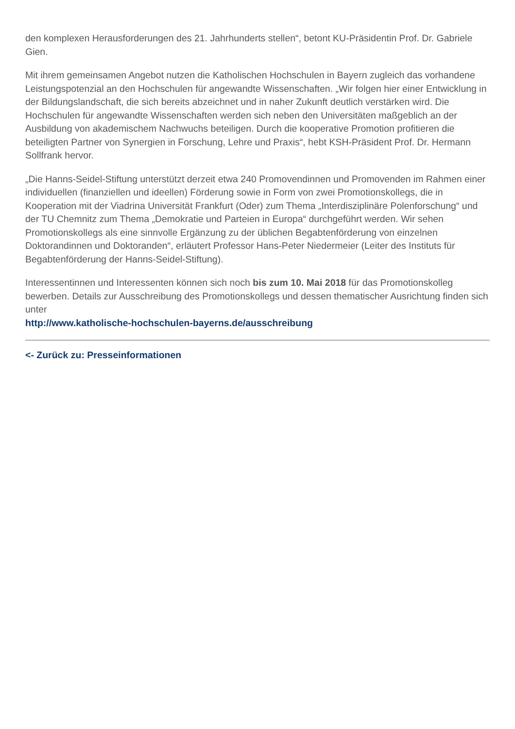den komplexen Herausforderungen des 21. Jahrhunderts stellen“, betont KU-Präsidentin Prof. Dr. Gabriele Gien.
Mit ihrem gemeinsamen Angebot nutzen die Katholischen Hochschulen in Bayern zugleich das vorhandene Leistungspotenzial an den Hochschulen für angewandte Wissenschaften. „Wir folgen hier einer Entwicklung in der Bildungslandschaft, die sich bereits abzeichnet und in naher Zukunft deutlich verstärken wird. Die Hochschulen für angewandte Wissenschaften werden sich neben den Universitäten maßgeblich an der Ausbildung von akademischem Nachwuchs beteiligen. Durch die kooperative Promotion profitieren die beteiligten Partner von Synergien in Forschung, Lehre und Praxis“, hebt KSH-Präsident Prof. Dr. Hermann Sollfrank hervor.
„Die Hanns-Seidel-Stiftung unterstützt derzeit etwa 240 Promovendinnen und Promovenden im Rahmen einer individuellen (finanziellen und ideellen) Förderung sowie in Form von zwei Promotionskollegs, die in Kooperation mit der Viadrina Universität Frankfurt (Oder) zum Thema „Interdisziplinäre Polenforschung“ und der TU Chemnitz zum Thema „Demokratie und Parteien in Europa“ durchgeführt werden. Wir sehen Promotionskollegs als eine sinnvolle Ergänzung zu der üblichen Begabtenförderung von einzelnen Doktorandinnen und Doktoranden“, erläutert Professor Hans-Peter Niedermeier (Leiter des Instituts für Begabtenförderung der Hanns-Seidel-Stiftung).
Interessentinnen und Interessenten können sich noch bis zum 10. Mai 2018 für das Promotionskolleg bewerben. Details zur Ausschreibung des Promotionskollegs und dessen thematischer Ausrichtung finden sich unter
http://www.katholische-hochschulen-bayerns.de/ausschreibung
<- Zurück zu: Presseinformationen